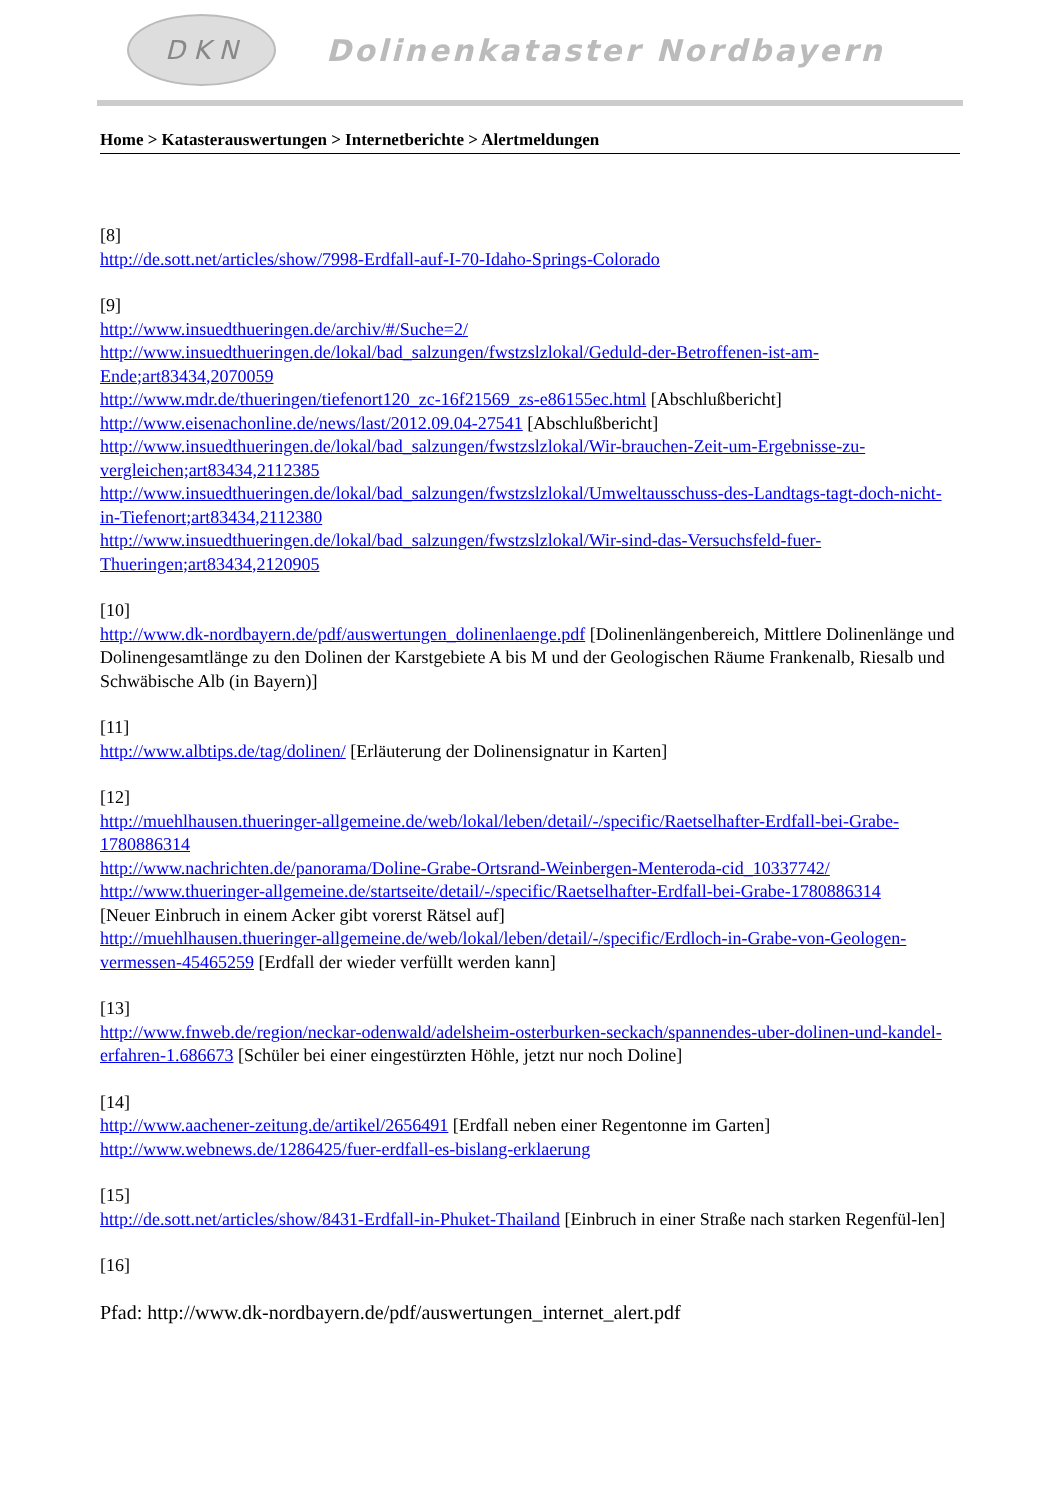D K N
Dolinenkataster Nordbayern
Home > Katasterauswertungen > Internetberichte > Alertmeldungen
[8]
http://de.sott.net/articles/show/7998-Erdfall-auf-I-70-Idaho-Springs-Colorado
[9]
http://www.insuedthueringen.de/archiv/#/Suche=2/
http://www.insuedthueringen.de/lokal/bad_salzungen/fwstzslzlokal/Geduld-der-Betroffenen-ist-am-Ende;art83434,2070059
http://www.mdr.de/thueringen/tiefenort120_zc-16f21569_zs-e86155ec.html [Abschlußbericht]
http://www.eisenachonline.de/news/last/2012.09.04-27541 [Abschlußbericht]
http://www.insuedthueringen.de/lokal/bad_salzungen/fwstzslzlokal/Wir-brauchen-Zeit-um-Ergebnisse-zu-vergleichen;art83434,2112385
http://www.insuedthueringen.de/lokal/bad_salzungen/fwstzslzlokal/Umweltausschuss-des-Landtags-tagt-doch-nicht-in-Tiefenort;art83434,2112380
http://www.insuedthueringen.de/lokal/bad_salzungen/fwstzslzlokal/Wir-sind-das-Versuchsfeld-fuer-Thueringen;art83434,2120905
[10]
http://www.dk-nordbayern.de/pdf/auswertungen_dolinenlaenge.pdf [Dolinenlängenbereich, Mittlere Dolinenlänge und Dolinengesamtlänge zu den Dolinen der Karstgebiete A bis M und der Geologischen Räume Frankenalb, Riesalb und Schwäbische Alb (in Bayern)]
[11]
http://www.albtips.de/tag/dolinen/ [Erläuterung der Dolinensignatur in Karten]
[12]
http://muehlhausen.thueringer-allgemeine.de/web/lokal/leben/detail/-/specific/Raetselhafter-Erdfall-bei-Grabe-1780886314
http://www.nachrichten.de/panorama/Doline-Grabe-Ortsrand-Weinbergen-Menteroda-cid_10337742/
http://www.thueringer-allgemeine.de/startseite/detail/-/specific/Raetselhafter-Erdfall-bei-Grabe-1780886314
[Neuer Einbruch in einem Acker gibt vorerst Rätsel auf]
http://muehlhausen.thueringer-allgemeine.de/web/lokal/leben/detail/-/specific/Erdloch-in-Grabe-von-Geologen-vermessen-45465259 [Erdfall der wieder verfüllt werden kann]
[13]
http://www.fnweb.de/region/neckar-odenwald/adelsheim-osterburken-seckach/spannendes-uber-dolinen-und-kandel-erfahren-1.686673 [Schüler bei einer eingestürzten Höhle, jetzt nur noch Doline]
[14]
http://www.aachener-zeitung.de/artikel/2656491 [Erdfall neben einer Regentonne im Garten]
http://www.webnews.de/1286425/fuer-erdfall-es-bislang-erklaerung
[15]
http://de.sott.net/articles/show/8431-Erdfall-in-Phuket-Thailand [Einbruch in einer Straße nach starken Regenfül-len]
[16]
Pfad: http://www.dk-nordbayern.de/pdf/auswertungen_internet_alert.pdf